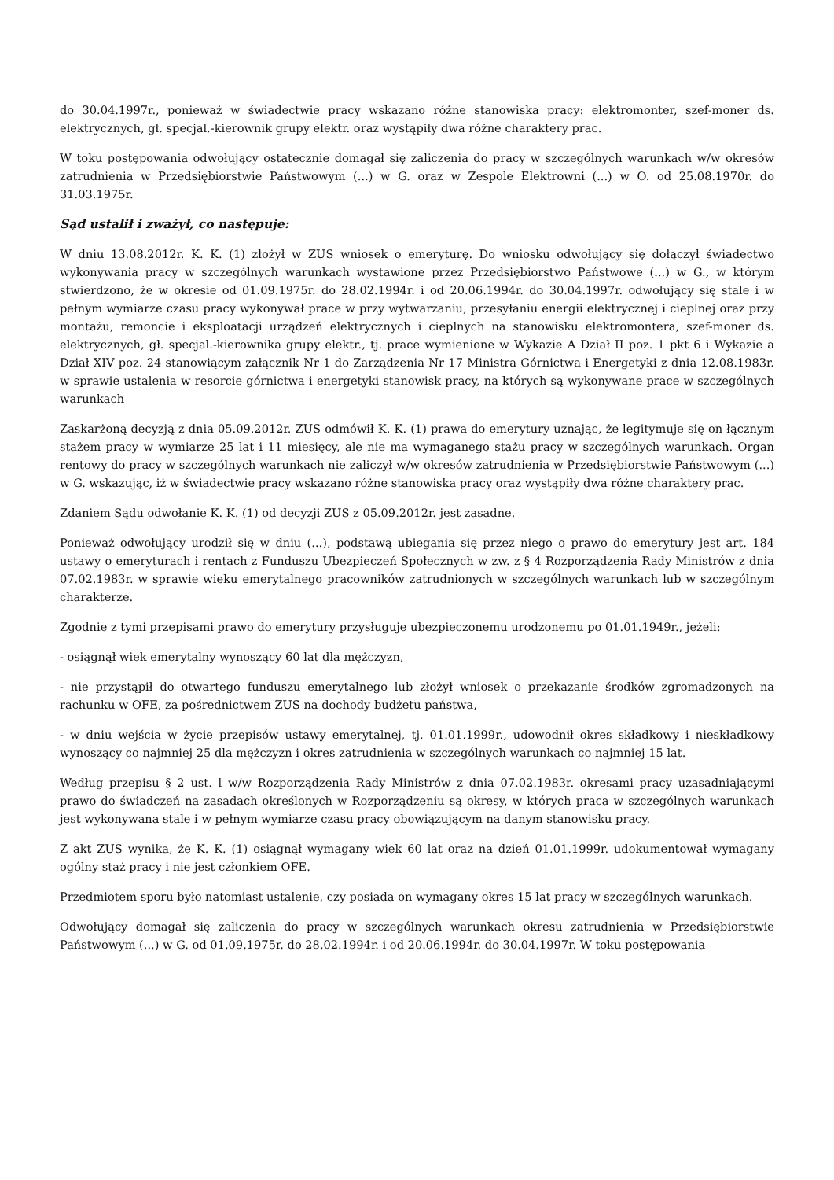do 30.04.1997r., ponieważ w świadectwie pracy wskazano różne stanowiska pracy: elektromonter, szef-moner ds. elektrycznych, gł. specjal.-kierownik grupy elektr. oraz wystąpiły dwa różne charaktery prac.
W toku postępowania odwołujący ostatecznie domagał się zaliczenia do pracy w szczególnych warunkach w/w okresów zatrudnienia w Przedsiębiorstwie Państwowym (...) w G. oraz w Zespole Elektrowni (...) w O. od 25.08.1970r. do 31.03.1975r.
Sąd ustalił i zważył, co następuje:
W dniu 13.08.2012r. K. K. (1) złożył w ZUS wniosek o emeryturę. Do wniosku odwołujący się dołączył świadectwo wykonywania pracy w szczególnych warunkach wystawione przez Przedsiębiorstwo Państwowe (...) w G., w którym stwierdzono, że w okresie od 01.09.1975r. do 28.02.1994r. i od 20.06.1994r. do 30.04.1997r. odwołujący się stale i w pełnym wymiarze czasu pracy wykonywał prace w przy wytwarzaniu, przesyłaniu energii elektrycznej i cieplnej oraz przy montażu, remoncie i eksploatacji urządzeń elektrycznych i cieplnych na stanowisku elektromontera, szef-moner ds. elektrycznych, gł. specjal.-kierownika grupy elektr., tj. prace wymienione w Wykazie A Dział II poz. 1 pkt 6 i Wykazie a Dział XIV poz. 24 stanowiącym załącznik Nr 1 do Zarządzenia Nr 17 Ministra Górnictwa i Energetyki z dnia 12.08.1983r. w sprawie ustalenia w resorcie górnictwa i energetyki stanowisk pracy, na których są wykonywane prace w szczególnych warunkach
Zaskarżoną decyzją z dnia 05.09.2012r. ZUS odmówił K. K. (1) prawa do emerytury uznając, że legitymuje się on łącznym stażem pracy w wymiarze 25 lat i 11 miesięcy, ale nie ma wymaganego stażu pracy w szczególnych warunkach. Organ rentowy do pracy w szczególnych warunkach nie zaliczył w/w okresów zatrudnienia w Przedsiębiorstwie Państwowym (...) w G. wskazując, iż w świadectwie pracy wskazano różne stanowiska pracy oraz wystąpiły dwa różne charaktery prac.
Zdaniem Sądu odwołanie K. K. (1) od decyzji ZUS z 05.09.2012r. jest zasadne.
Ponieważ odwołujący urodził się w dniu (...), podstawą ubiegania się przez niego o prawo do emerytury jest art. 184 ustawy o emeryturach i rentach z Funduszu Ubezpieczeń Społecznych w zw. z § 4 Rozporządzenia Rady Ministrów z dnia 07.02.1983r. w sprawie wieku emerytalnego pracowników zatrudnionych w szczególnych warunkach lub w szczególnym charakterze.
Zgodnie z tymi przepisami prawo do emerytury przysługuje ubezpieczonemu urodzonemu po 01.01.1949r., jeżeli:
- osiągnął wiek emerytalny wynoszący 60 lat dla mężczyzn,
- nie przystąpił do otwartego funduszu emerytalnego lub złożył wniosek o przekazanie środków zgromadzonych na rachunku w OFE, za pośrednictwem ZUS na dochody budżetu państwa,
- w dniu wejścia w życie przepisów ustawy emerytalnej, tj. 01.01.1999r., udowodnił okres składkowy i nieskładkowy wynoszący co najmniej 25 dla mężczyzn i okres zatrudnienia w szczególnych warunkach co najmniej 15 lat.
Według przepisu § 2 ust. l w/w Rozporządzenia Rady Ministrów z dnia 07.02.1983r. okresami pracy uzasadniającymi prawo do świadczeń na zasadach określonych w Rozporządzeniu są okresy, w których praca w szczególnych warunkach jest wykonywana stale i w pełnym wymiarze czasu pracy obowiązującym na danym stanowisku pracy.
Z akt ZUS wynika, że K. K. (1) osiągnął wymagany wiek 60 lat oraz na dzień 01.01.1999r. udokumentował wymagany ogólny staż pracy i nie jest członkiem OFE.
Przedmiotem sporu było natomiast ustalenie, czy posiada on wymagany okres 15 lat pracy w szczególnych warunkach.
Odwołujący domagał się zaliczenia do pracy w szczególnych warunkach okresu zatrudnienia w Przedsiębiorstwie Państwowym (...) w G. od 01.09.1975r. do 28.02.1994r. i od 20.06.1994r. do 30.04.1997r. W toku postępowania